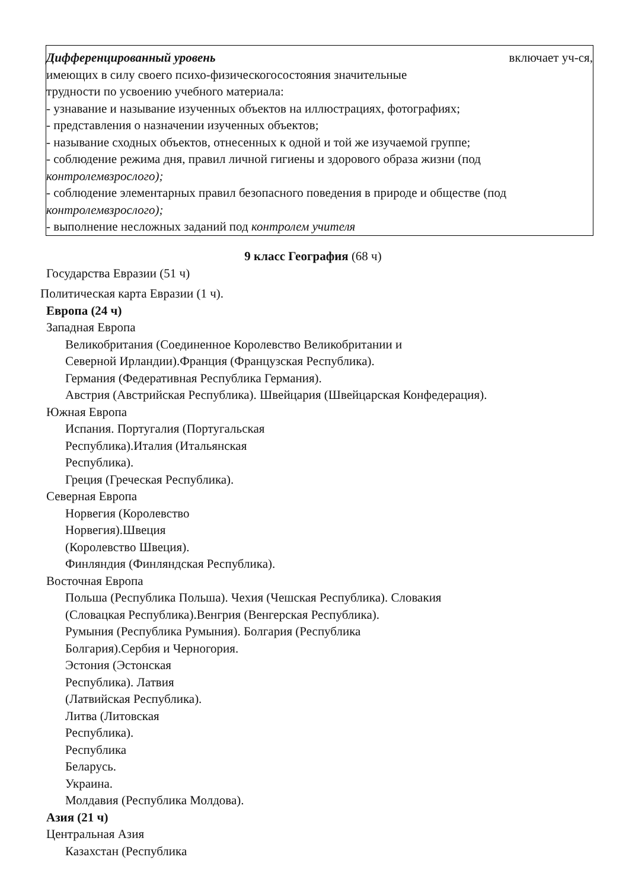Дифференцированный уровень включает уч-ся,
имеющих в силу своего психо-физическогосостояния значительные
трудности по усвоению учебного материала:
- узнавание и называние изученных объектов на иллюстрациях, фотографиях;
- представления о назначении изученных объектов;
- называние сходных объектов, отнесенных к одной и той же изучаемой группе;
- соблюдение режима дня, правил личной гигиены и здорового образа жизни (под контролемвзрослого);
- соблюдение элементарных правил безопасного поведения в природе и обществе (под контролемвзрослого);
- выполнение несложных заданий под контролем учителя
9 класс География (68 ч)
Государства Евразии (51 ч)
Политическая карта Евразии (1 ч).
Европа (24 ч)
Западная Европа
Великобритания (Соединенное Королевство Великобритании и
Северной Ирландии).Франция (Французская Республика).
Германия (Федеративная Республика Германия).
Австрия (Австрийская Республика). Швейцария (Швейцарская Конфедерация).
Южная Европа
Испания. Португалия (Португальская
Республика).Италия (Итальянская
Республика).
Греция (Греческая Республика).
Северная Европа
Норвегия (Королевство
Норвегия).Швеция
(Королевство Швеция).
Финляндия (Финляндская Республика).
Восточная Европа
Польша (Республика Польша). Чехия (Чешская Республика). Словакия
(Словацкая Республика).Венгрия (Венгерская Республика).
Румыния (Республика Румыния). Болгария (Республика
Болгария).Сербия и Черногория.
Эстония (Эстонская
Республика). Латвия
(Латвийская Республика).
Литва (Литовская
Республика).
Республика
Беларусь.
Украина.
Молдавия (Республика Молдова).
Азия (21 ч)
Центральная Азия
Казахстан (Республика